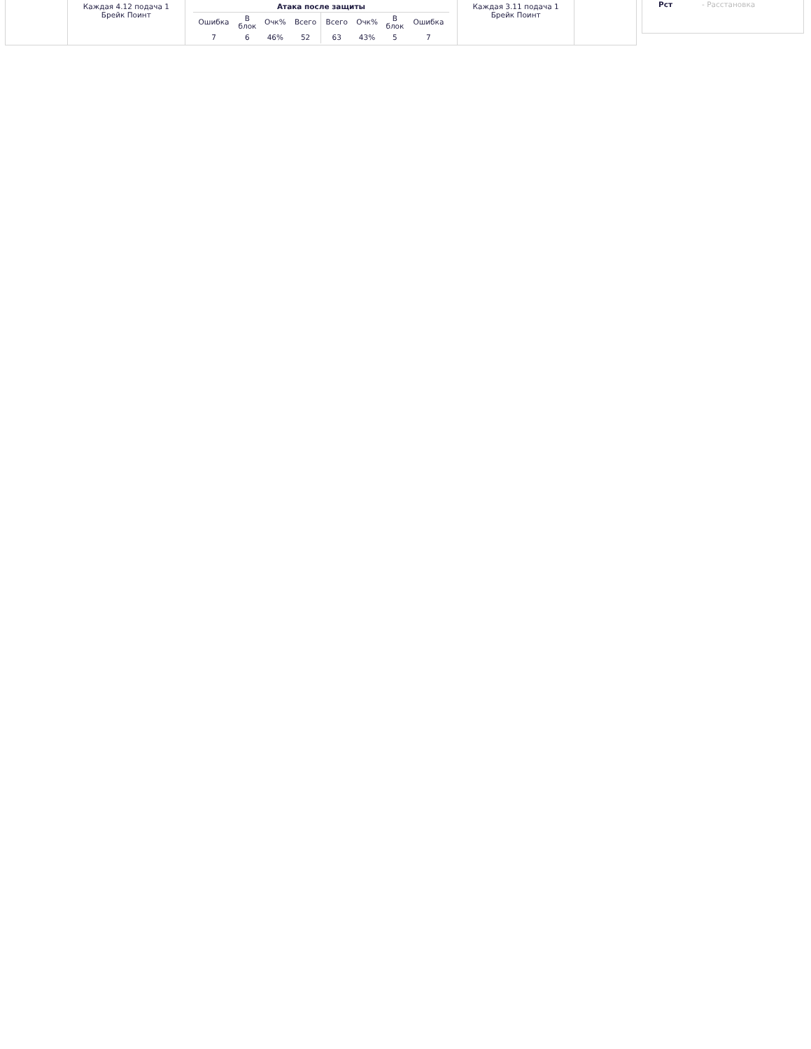| | Каждая 4.12 подача 1 Брейк Поинт | / Атака после защиты / / / / / / / / / --- / --- / --- / --- / --- / --- / --- / --- / / Ошибка / В блок / Очк% / Всего / Всего / Очк% / В блок / Ошибка / / 7 / 6 / 46% / 52 / 63 / 43% / 5 / 7 / | Каждая 3.11 подача 1 Брейк Поинт | |
Рст - Расстановка